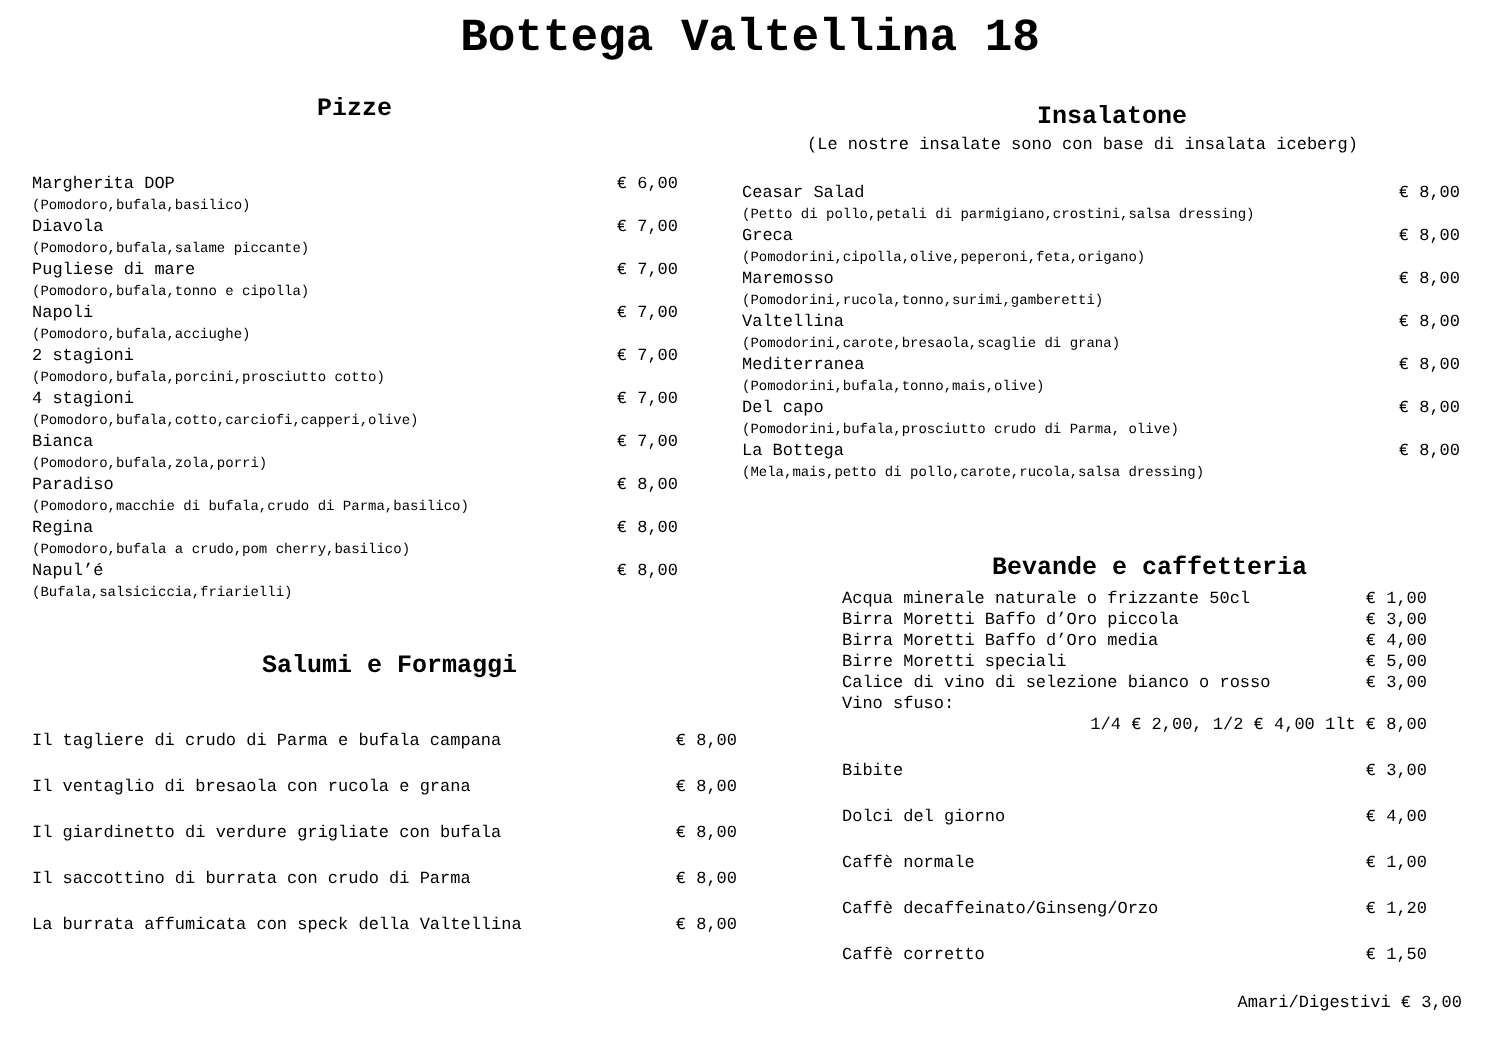Bottega Valtellina 18
Pizze
Margherita DOP € 6,00
(Pomodoro,bufala,basilico)
Diavola € 7,00
(Pomodoro,bufala,salame piccante)
Pugliese di mare € 7,00
(Pomodoro,bufala,tonno e cipolla)
Napoli € 7,00
(Pomodoro,bufala,acciughe)
2 stagioni € 7,00
(Pomodoro,bufala,porcini,prosciutto cotto)
4 stagioni € 7,00
(Pomodoro,bufala,cotto,carciofi,capperi,olive)
Bianca € 7,00
(Pomodoro,bufala,zola,porri)
Paradiso € 8,00
(Pomodoro,macchie di bufala,crudo di Parma,basilico)
Regina € 8,00
(Pomodoro,bufala a crudo,pom cherry,basilico)
Napul’é € 8,00
(Bufala,salsiciccia,friarielli)
Salumi e Formaggi
Il tagliere di crudo di Parma e bufala campana € 8,00
Il ventaglio di bresaola con rucola e grana € 8,00
Il giardinetto di verdure grigliate con bufala € 8,00
Il saccottino di burrata con crudo di Parma € 8,00
La burrata affumicata con speck della Valtellina € 8,00
Insalatone
(Le nostre insalate sono con base di insalata iceberg)
Ceasar Salad € 8,00
(Petto di pollo,petali di parmigiano,crostini,salsa dressing)
Greca € 8,00
(Pomodorini,cipolla,olive,peperoni,feta,origano)
Maremosso € 8,00
(Pomodorini,rucola,tonno,surimi,gamberetti)
Valtellina € 8,00
(Pomodorini,carote,bresaola,scaglie di grana)
Mediterranea € 8,00
(Pomodorini,bufala,tonno,mais,olive)
Del capo € 8,00
(Pomodorini,bufala,prosciutto crudo di Parma, olive)
La Bottega € 8,00
(Mela,mais,petto di pollo,carote,rucola,salsa dressing)
Bevande e caffetteria
Acqua minerale naturale o frizzante 50cl € 1,00
Birra Moretti Baffo d’Oro piccola € 3,00
Birra Moretti Baffo d’Oro media € 4,00
Birre Moretti speciali € 5,00
Calice di vino di selezione bianco o rosso € 3,00
Vino sfuso:
1/4 € 2,00, 1/2 € 4,00 1lt € 8,00
Bibite € 3,00
Dolci del giorno € 4,00
Caffè normale € 1,00
Caffè decaffeinato/Ginseng/Orzo € 1,20
Caffè corretto € 1,50
Amari/Digestivi € 3,00